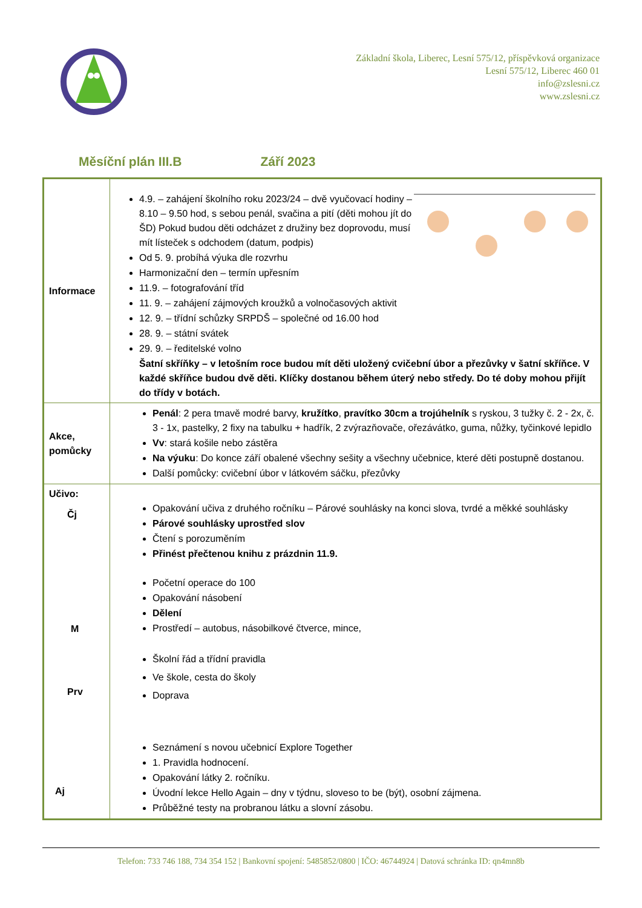Základní škola, Liberec, Lesní 575/12, příspěvková organizace
Lesní 575/12, Liberec 460 01
info@zslesni.cz
www.zslesni.cz
Měsíční plán III.B Září 2023
| Informace | 4.9. – zahájení školního roku 2023/24 – dvě vyučovací hodiny – 8.10 – 9.50 hod, s sebou penál, svačina a pití (děti mohou jít do ŠD) Pokud budou děti odcházet z družiny bez doprovodu, musí mít lísteček s odchodem (datum, podpis) Od 5. 9. probíhá výuka dle rozvrhu Harmonizační den – termín upřesním 11.9. – fotografování tříd 11. 9. – zahájení zájmových kroužků a volnočasových aktivit 12. 9. – třídní schůzky SRPDŠ – společné od 16.00 hod 28. 9. – státní svátek 29. 9. – ředitelské volno Šatní skříňky – v letošním roce budou mít děti uložený cvičební úbor a přezůvky v šatní skříňce. V každé skříňce budou dvě děti. Klíčky dostanou během úterý nebo středy. Do té doby mohou přijít do třídy v botách. |
| Akce, pomůcky | Penál : 2 pera tmavě modré barvy, kružítko , pravítko 30cm a trojúhelník s ryskou, 3 tužky č. 2 - 2x, č. 3 - 1x, pastelky, 2 fixy na tabulku + hadřík, 2 zvýrazňovače, ořezávátko, guma, nůžky, tyčinkové lepidlo Vv : stará košile nebo zástěra Na výuku : Do konce září obalené všechny sešity a všechny učebnice, které děti postupně dostanou. Další pomůcky: cvičební úbor v látkovém sáčku, přezůvky |
| Učivo: Čj M Prv Aj | Opakování učiva z druhého ročníku – Párové souhlásky na konci slova, tvrdé a měkké souhlásky Párové souhlásky uprostřed slov Čtení s porozuměním Přinést přečtenou knihu z prázdnin 11.9. Početní operace do 100 Opakování násobení Dělení Prostředí – autobus, násobilkové čtverce, mince, Školní řád a třídní pravidla Ve škole, cesta do školy Doprava Seznámení s novou učebnicí Explore Together 1. Pravidla hodnocení. Opakování látky 2. ročníku. Úvodní lekce Hello Again – dny v týdnu, sloveso to be (být), osobní zájmena. Průběžné testy na probranou látku a slovní zásobu. |
Telefon: 733 746 188, 734 354 152 | Bankovní spojení: 5485852/0800 | IČO: 46744924 | Datová schránka ID: qn4mn8b